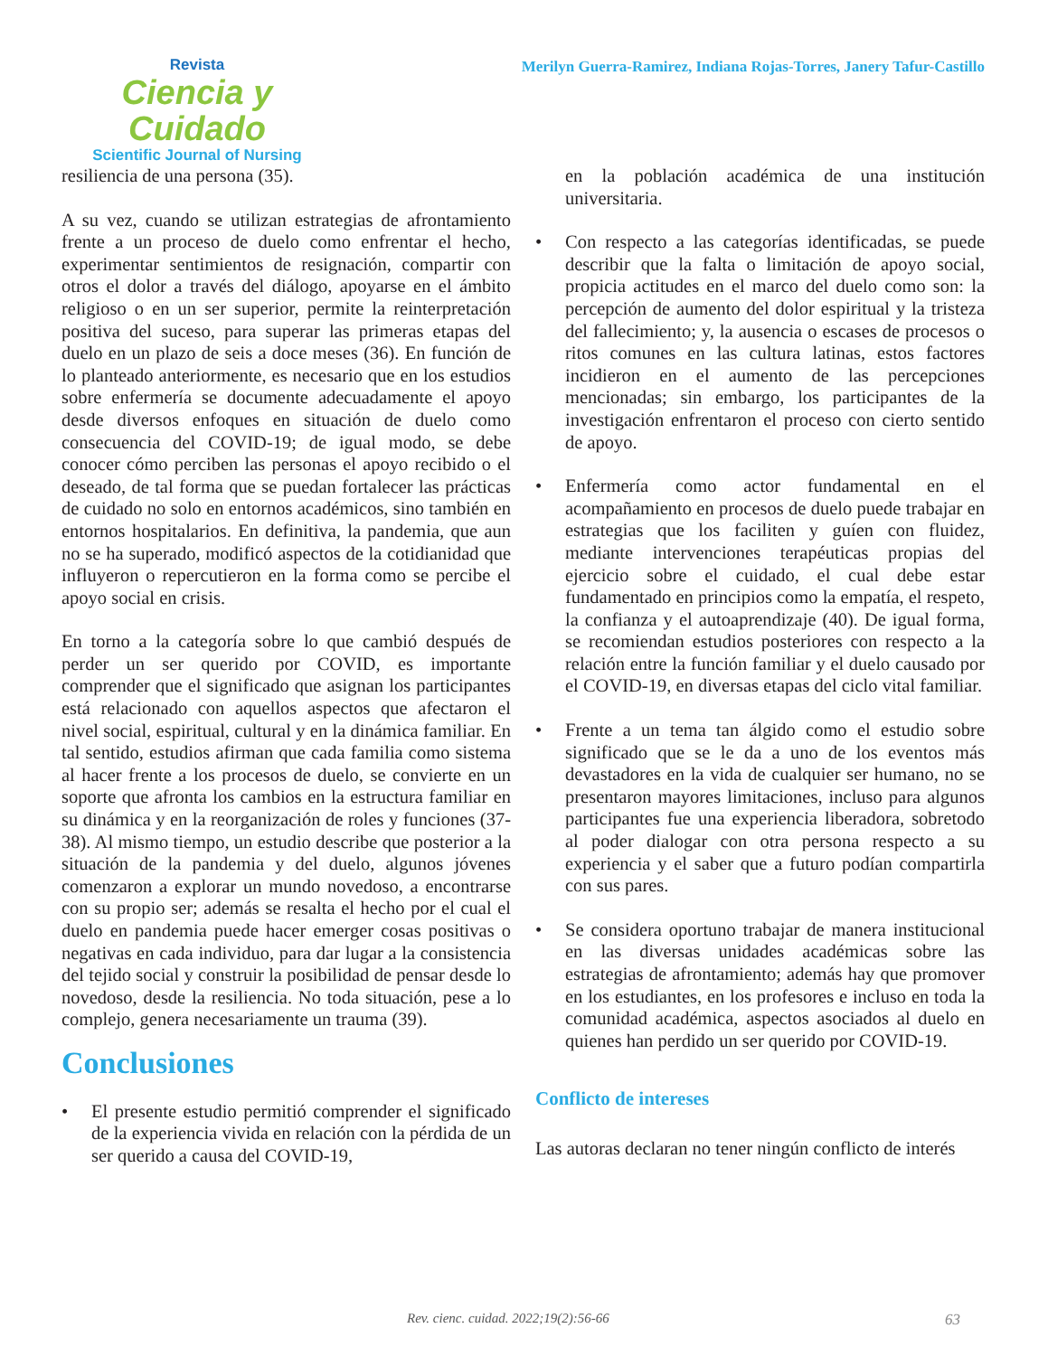Revista
Ciencia y Cuidado
Scientific Journal of Nursing
Merilyn Guerra-Ramirez, Indiana Rojas-Torres, Janery Tafur-Castillo
resiliencia de una persona (35).
A su vez, cuando se utilizan estrategias de afrontamiento frente a un proceso de duelo como enfrentar el hecho, experimentar sentimientos de resignación, compartir con otros el dolor a través del diálogo, apoyarse en el ámbito religioso o en un ser superior, permite la reinterpretación positiva del suceso, para superar las primeras etapas del duelo en un plazo de seis a doce meses (36). En función de lo planteado anteriormente, es necesario que en los estudios sobre enfermería se documente adecuadamente el apoyo desde diversos enfoques en situación de duelo como consecuencia del COVID-19; de igual modo, se debe conocer cómo perciben las personas el apoyo recibido o el deseado, de tal forma que se puedan fortalecer las prácticas de cuidado no solo en entornos académicos, sino también en entornos hospitalarios. En definitiva, la pandemia, que aun no se ha superado, modificó aspectos de la cotidianidad que influyeron o repercutieron en la forma como se percibe el apoyo social en crisis.
En torno a la categoría sobre lo que cambió después de perder un ser querido por COVID, es importante comprender que el significado que asignan los participantes está relacionado con aquellos aspectos que afectaron el nivel social, espiritual, cultural y en la dinámica familiar. En tal sentido, estudios afirman que cada familia como sistema al hacer frente a los procesos de duelo, se convierte en un soporte que afronta los cambios en la estructura familiar en su dinámica y en la reorganización de roles y funciones (37-38). Al mismo tiempo, un estudio describe que posterior a la situación de la pandemia y del duelo, algunos jóvenes comenzaron a explorar un mundo novedoso, a encontrarse con su propio ser; además se resalta el hecho por el cual el duelo en pandemia puede hacer emerger cosas positivas o negativas en cada individuo, para dar lugar a la consistencia del tejido social y construir la posibilidad de pensar desde lo novedoso, desde la resiliencia. No toda situación, pese a lo complejo, genera necesariamente un trauma (39).
Conclusiones
• El presente estudio permitió comprender el significado de la experiencia vivida en relación con la pérdida de un ser querido a causa del COVID-19,
en la población académica de una institución universitaria.
• Con respecto a las categorías identificadas, se puede describir que la falta o limitación de apoyo social, propicia actitudes en el marco del duelo como son: la percepción de aumento del dolor espiritual y la tristeza del fallecimiento; y, la ausencia o escases de procesos o ritos comunes en las cultura latinas, estos factores incidieron en el aumento de las percepciones mencionadas; sin embargo, los participantes de la investigación enfrentaron el proceso con cierto sentido de apoyo.
• Enfermería como actor fundamental en el acompañamiento en procesos de duelo puede trabajar en estrategias que los faciliten y guíen con fluidez, mediante intervenciones terapéuticas propias del ejercicio sobre el cuidado, el cual debe estar fundamentado en principios como la empatía, el respeto, la confianza y el autoaprendizaje (40). De igual forma, se recomiendan estudios posteriores con respecto a la relación entre la función familiar y el duelo causado por el COVID-19, en diversas etapas del ciclo vital familiar.
• Frente a un tema tan álgido como el estudio sobre significado que se le da a uno de los eventos más devastadores en la vida de cualquier ser humano, no se presentaron mayores limitaciones, incluso para algunos participantes fue una experiencia liberadora, sobretodo al poder dialogar con otra persona respecto a su experiencia y el saber que a futuro podían compartirla con sus pares.
• Se considera oportuno trabajar de manera institucional en las diversas unidades académicas sobre las estrategias de afrontamiento; además hay que promover en los estudiantes, en los profesores e incluso en toda la comunidad académica, aspectos asociados al duelo en quienes han perdido un ser querido por COVID-19.
Conflicto de intereses
Las autoras declaran no tener ningún conflicto de interés
Rev. cienc. cuidad. 2022;19(2):56-66 63